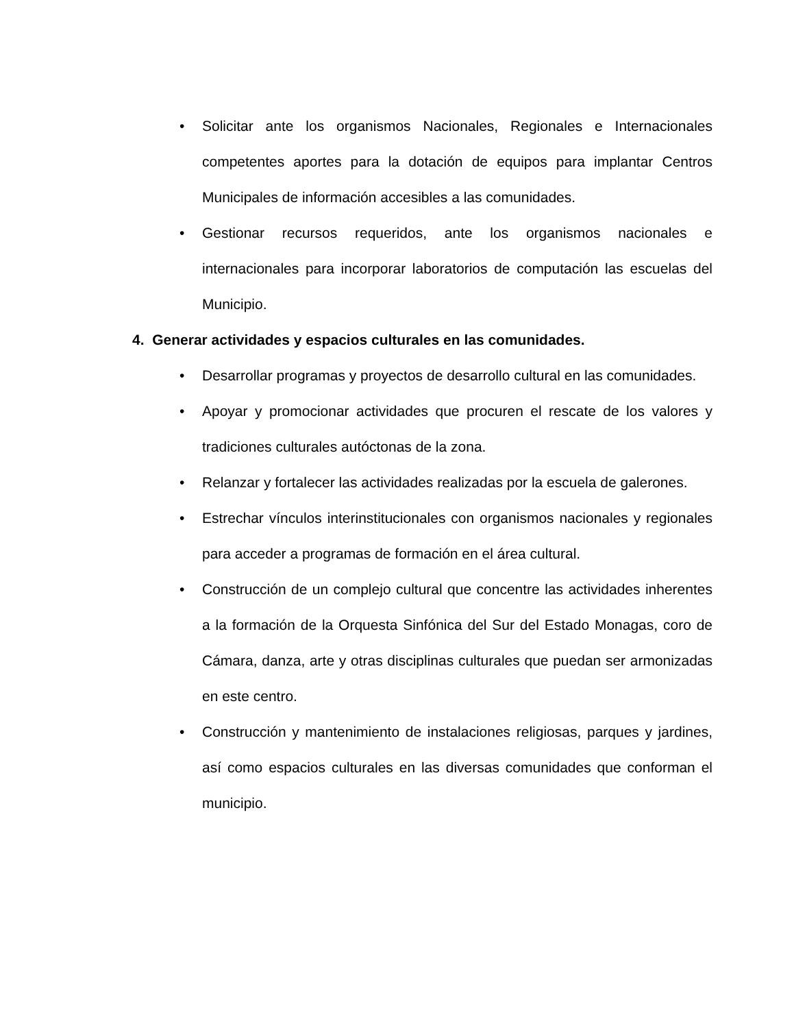• Solicitar ante los organismos Nacionales, Regionales e Internacionales competentes aportes para la dotación de equipos para implantar Centros Municipales de información accesibles a las comunidades.
• Gestionar recursos requeridos, ante los organismos nacionales e internacionales para incorporar laboratorios de computación las escuelas del Municipio.
4. Generar actividades y espacios culturales en las comunidades.
• Desarrollar programas y proyectos de desarrollo cultural en las comunidades.
• Apoyar y promocionar actividades que procuren el rescate de los valores y tradiciones culturales autóctonas de la zona.
• Relanzar y fortalecer las actividades realizadas por la escuela de galerones.
• Estrechar vínculos interinstitucionales con organismos nacionales y regionales para acceder a programas de formación en el área cultural.
• Construcción de un complejo cultural que concentre las actividades inherentes a la formación de la Orquesta Sinfónica del Sur del Estado Monagas, coro de Cámara, danza, arte y otras disciplinas culturales que puedan ser armonizadas en este centro.
• Construcción y mantenimiento de instalaciones religiosas, parques y jardines, así como espacios culturales en las diversas comunidades que conforman el municipio.